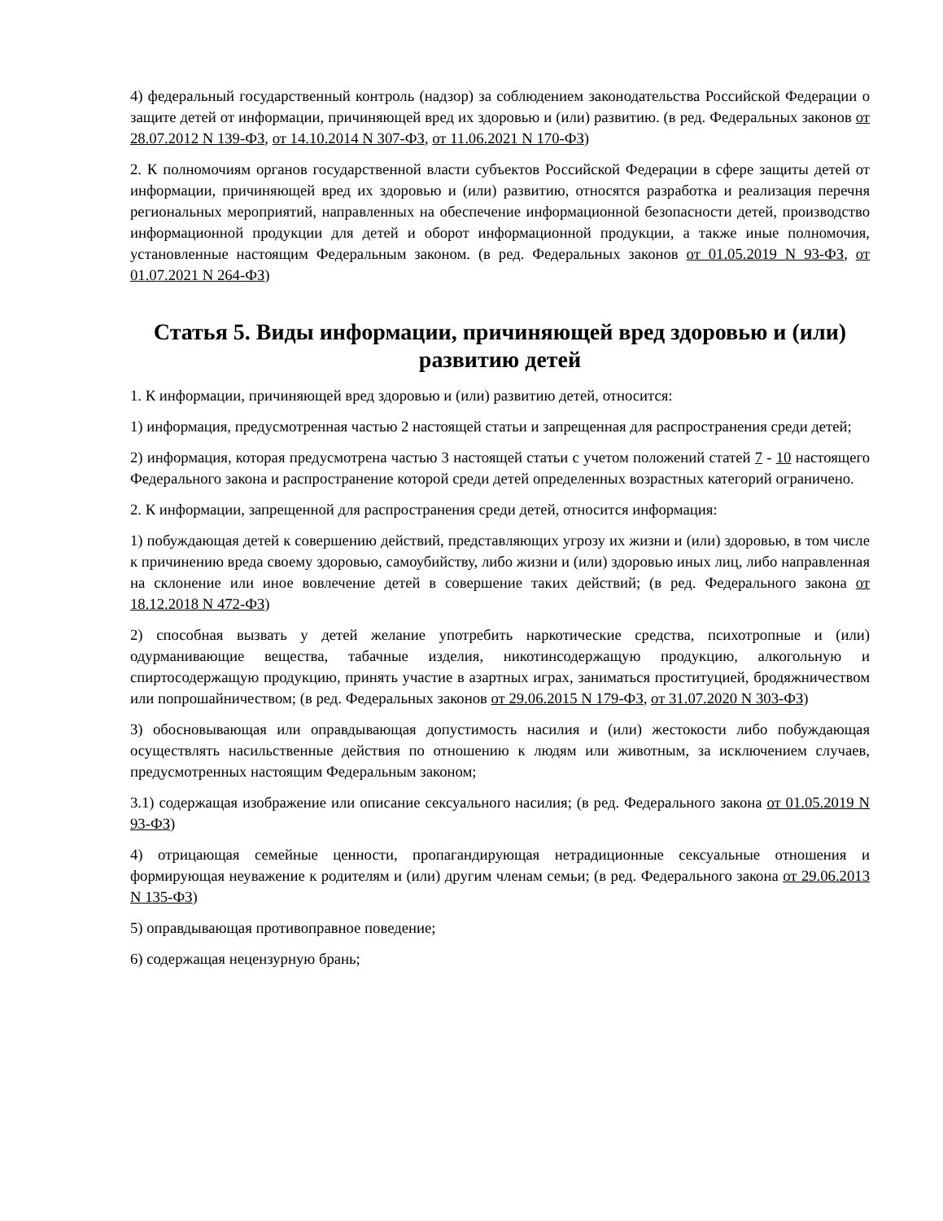4) федеральный государственный контроль (надзор) за соблюдением законодательства Российской Федерации о защите детей от информации, причиняющей вред их здоровью и (или) развитию. (в ред. Федеральных законов от 28.07.2012 N 139-ФЗ, от 14.10.2014 N 307-ФЗ, от 11.06.2021 N 170-ФЗ)
2. К полномочиям органов государственной власти субъектов Российской Федерации в сфере защиты детей от информации, причиняющей вред их здоровью и (или) развитию, относятся разработка и реализация перечня региональных мероприятий, направленных на обеспечение информационной безопасности детей, производство информационной продукции для детей и оборот информационной продукции, а также иные полномочия, установленные настоящим Федеральным законом. (в ред. Федеральных законов от 01.05.2019 N 93-ФЗ, от 01.07.2021 N 264-ФЗ)
Статья 5. Виды информации, причиняющей вред здоровью и (или) развитию детей
1. К информации, причиняющей вред здоровью и (или) развитию детей, относится:
1) информация, предусмотренная частью 2 настоящей статьи и запрещенная для распространения среди детей;
2) информация, которая предусмотрена частью 3 настоящей статьи с учетом положений статей 7 - 10 настоящего Федерального закона и распространение которой среди детей определенных возрастных категорий ограничено.
2. К информации, запрещенной для распространения среди детей, относится информация:
1) побуждающая детей к совершению действий, представляющих угрозу их жизни и (или) здоровью, в том числе к причинению вреда своему здоровью, самоубийству, либо жизни и (или) здоровью иных лиц, либо направленная на склонение или иное вовлечение детей в совершение таких действий; (в ред. Федерального закона от 18.12.2018 N 472-ФЗ)
2) способная вызвать у детей желание употребить наркотические средства, психотропные и (или) одурманивающие вещества, табачные изделия, никотинсодержащую продукцию, алкогольную и спиртосодержащую продукцию, принять участие в азартных играх, заниматься проституцией, бродяжничеством или попрошайничеством; (в ред. Федеральных законов от 29.06.2015 N 179-ФЗ, от 31.07.2020 N 303-ФЗ)
3) обосновывающая или оправдывающая допустимость насилия и (или) жестокости либо побуждающая осуществлять насильственные действия по отношению к людям или животным, за исключением случаев, предусмотренных настоящим Федеральным законом;
3.1) содержащая изображение или описание сексуального насилия; (в ред. Федерального закона от 01.05.2019 N 93-ФЗ)
4) отрицающая семейные ценности, пропагандирующая нетрадиционные сексуальные отношения и формирующая неуважение к родителям и (или) другим членам семьи; (в ред. Федерального закона от 29.06.2013 N 135-ФЗ)
5) оправдывающая противоправное поведение;
6) содержащая нецензурную брань;